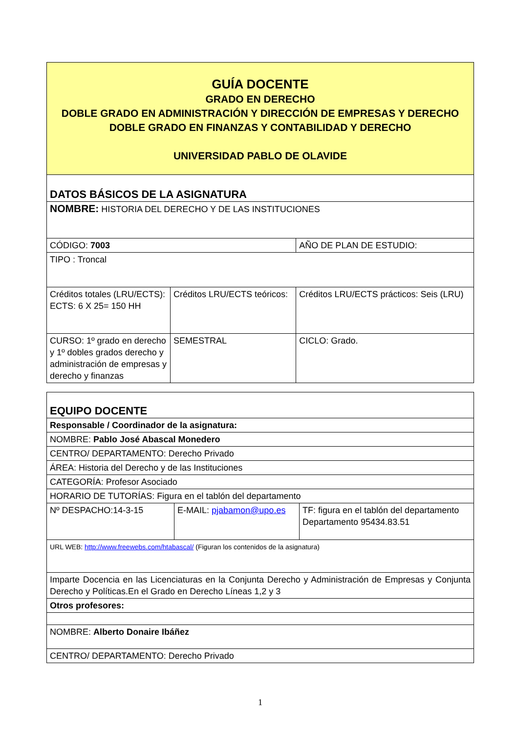| GUÍA DOCENTE GRADO EN DERECHO DOBLE GRADO EN ADMINISTRACIÓN Y DIRECCIÓN DE EMPRESAS Y DERECHO DOBLE GRADO EN FINANZAS Y CONTABILIDAD Y DERECHO UNIVERSIDAD PABLO DE OLAVIDE | | |
| DATOS BÁSICOS DE LA ASIGNATURA | | |
| NOMBRE: HISTORIA DEL DERECHO Y DE LAS INSTITUCIONES | | |
| CÓDIGO: 7003 | | AÑO DE PLAN DE ESTUDIO: |
| TIPO : Troncal | | |
| Créditos totales (LRU/ECTS): ECTS: 6 X 25= 150 HH | Créditos LRU/ECTS teóricos: | Créditos LRU/ECTS prácticos: Seis (LRU) |
| CURSO: 1º grado en derecho y 1º dobles grados derecho y administración de empresas y derecho y finanzas | SEMESTRAL | CICLO: Grado. |
| EQUIPO DOCENTE | | |
| Responsable / Coordinador de la asignatura: | | |
| NOMBRE: Pablo José Abascal Monedero | | |
| CENTRO/ DEPARTAMENTO: Derecho Privado | | |
| ÁREA: Historia del Derecho y de las Instituciones | | |
| CATEGORÍA: Profesor Asociado | | |
| HORARIO DE TUTORÍAS: Figura en el tablón del departamento | | |
| Nº DESPACHO:14-3-15 | E-MAIL: pjabamon@upo.es | TF: figura en el tablón del departamento Departamento 95434.83.51 |
| URL WEB: http://www.freewebs.com/htabascal/ (Figuran los contenidos de la asignatura) | | |
| Imparte Docencia en las Licenciaturas en la Conjunta Derecho y Administración de Empresas y Conjunta Derecho y Políticas.En el Grado en Derecho Líneas 1,2 y 3 | | |
| Otros profesores: | | |
| NOMBRE: Alberto Donaire Ibáñez | | |
| CENTRO/ DEPARTAMENTO: Derecho Privado | | |
1